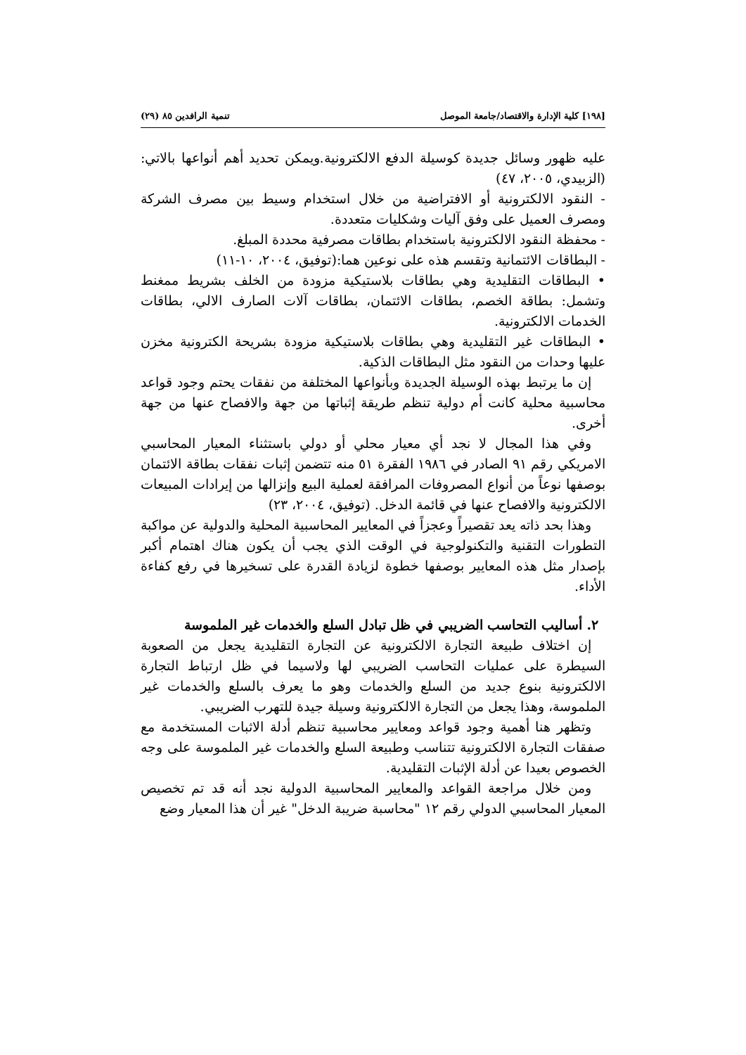[١٩٨] كلية الإدارة والاقتصاد/جامعة الموصل تنمية الرافدين ٨٥ (٢٩)
عليه ظهور وسائل جديدة كوسيلة الدفع الالكترونية.ويمكن تحديد أهم أنواعها بالاتي: (الزبيدي، ٢٠٠٥، ٤٧)
- النقود الالكترونية أو الافتراضية من خلال استخدام وسيط بين مصرف الشركة ومصرف العميل على وفق آليات وشكليات متعددة.
- محفظة النقود الالكترونية باستخدام بطاقات مصرفية محددة المبلغ.
- البطاقات الائتمانية وتقسم هذه على نوعين هما:(توفيق، ٢٠٠٤، ١٠-١١)
• البطاقات التقليدية وهي بطاقات بلاستيكية مزودة من الخلف بشريط ممغنط وتشمل: بطاقة الخصم، بطاقات الائتمان، بطاقات آلات الصارف الالي، بطاقات الخدمات الالكترونية.
• البطاقات غير التقليدية وهي بطاقات بلاستيكية مزودة بشريحة الكترونية مخزن عليها وحدات من النقود مثل البطاقات الذكية.
إن ما يرتبط بهذه الوسيلة الجديدة وبأنواعها المختلفة من نفقات يحتم وجود قواعد محاسبية محلية كانت أم دولية تنظم طريقة إثباتها من جهة والافصاح عنها من جهة أخرى.
وفي هذا المجال لا نجد أي معيار محلي أو دولي باستثناء المعيار المحاسبي الامريكي رقم ٩١ الصادر في ١٩٨٦ الفقرة ٥١ منه تتضمن إثبات نفقات بطاقة الائتمان بوصفها نوعاً من أنواع المصروفات المرافقة لعملية البيع وإنزالها من إيرادات المبيعات الالكترونية والافصاح عنها في قائمة الدخل. (توفيق، ٢٠٠٤، ٢٣)
وهذا بحد ذاته يعد تقصيراً وعجزاً في المعايير المحاسبية المحلية والدولية عن مواكبة التطورات التقنية والتكنولوجية في الوقت الذي يجب أن يكون هناك اهتمام أكبر بإصدار مثل هذه المعايير بوصفها خطوة لزيادة القدرة على تسخيرها في رفع كفاءة الأداء.
٢. أساليب التحاسب الضريبي في ظل تبادل السلع والخدمات غير الملموسة
إن اختلاف طبيعة التجارة الالكترونية عن التجارة التقليدية يجعل من الصعوبة السيطرة على عمليات التحاسب الضريبي لها ولاسيما في ظل ارتباط التجارة الالكترونية بنوع جديد من السلع والخدمات وهو ما يعرف بالسلع والخدمات غير الملموسة، وهذا يجعل من التجارة الالكترونية وسيلة جيدة للتهرب الضريبي.
وتظهر هنا أهمية وجود قواعد ومعايير محاسبية تنظم أدلة الاثبات المستخدمة مع صفقات التجارة الالكترونية تتناسب وطبيعة السلع والخدمات غير الملموسة على وجه الخصوص بعيدا عن أدلة الإثبات التقليدية.
ومن خلال مراجعة القواعد والمعايير المحاسبية الدولية نجد أنه قد تم تخصيص المعيار المحاسبي الدولي رقم ١٢ "محاسبة ضريبة الدخل" غير أن هذا المعيار وضع